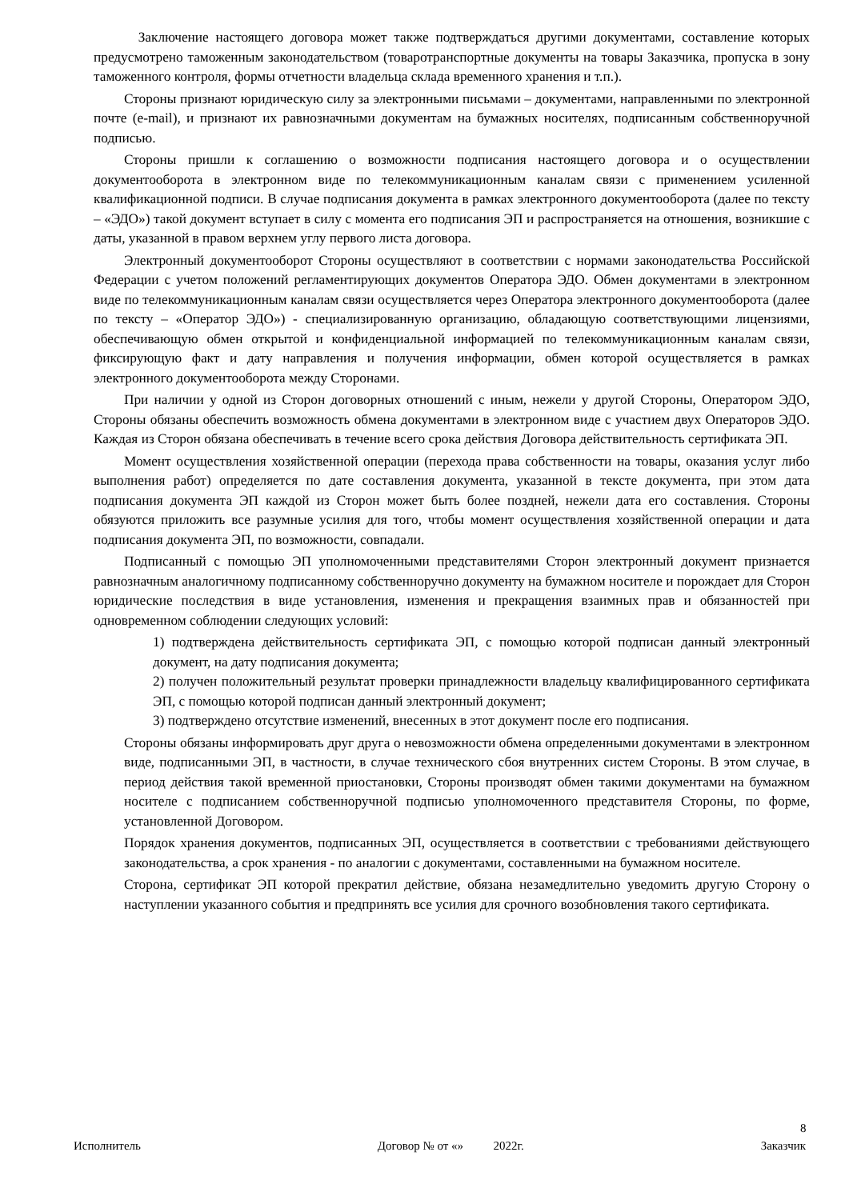Заключение настоящего договора может также подтверждаться другими документами, составление которых предусмотрено таможенным законодательством (товаротранспортные документы на товары Заказчика, пропуска в зону таможенного контроля, формы отчетности владельца склада временного хранения и т.п.).
Стороны признают юридическую силу за электронными письмами – документами, направленными по электронной почте (e-mail), и признают их равнозначными документам на бумажных носителях, подписанным собственноручной подписью.
Стороны пришли к соглашению о возможности подписания настоящего договора и о осуществлении документооборота в электронном виде по телекоммуникационным каналам связи с применением усиленной квалификационной подписи. В случае подписания документа в рамках электронного документооборота (далее по тексту – «ЭДО») такой документ вступает в силу с момента его подписания ЭП и распространяется на отношения, возникшие с даты, указанной в правом верхнем углу первого листа договора.
Электронный документооборот Стороны осуществляют в соответствии с нормами законодательства Российской Федерации с учетом положений регламентирующих документов Оператора ЭДО. Обмен документами в электронном виде по телекоммуникационным каналам связи осуществляется через Оператора электронного документооборота (далее по тексту – «Оператор ЭДО») - специализированную организацию, обладающую соответствующими лицензиями, обеспечивающую обмен открытой и конфиденциальной информацией по телекоммуникационным каналам связи, фиксирующую факт и дату направления и получения информации, обмен которой осуществляется в рамках электронного документооборота между Сторонами.
При наличии у одной из Сторон договорных отношений с иным, нежели у другой Стороны, Оператором ЭДО, Стороны обязаны обеспечить возможность обмена документами в электронном виде с участием двух Операторов ЭДО. Каждая из Сторон обязана обеспечивать в течение всего срока действия Договора действительность сертификата ЭП.
Момент осуществления хозяйственной операции (перехода права собственности на товары, оказания услуг либо выполнения работ) определяется по дате составления документа, указанной в тексте документа, при этом дата подписания документа ЭП каждой из Сторон может быть более поздней, нежели дата его составления. Стороны обязуются приложить все разумные усилия для того, чтобы момент осуществления хозяйственной операции и дата подписания документа ЭП, по возможности, совпадали.
Подписанный с помощью ЭП уполномоченными представителями Сторон электронный документ признается равнозначным аналогичному подписанному собственноручно документу на бумажном носителе и порождает для Сторон юридические последствия в виде установления, изменения и прекращения взаимных прав и обязанностей при одновременном соблюдении следующих условий:
1) подтверждена действительность сертификата ЭП, с помощью которой подписан данный электронный документ, на дату подписания документа;
2) получен положительный результат проверки принадлежности владельцу квалифицированного сертификата ЭП, с помощью которой подписан данный электронный документ;
3) подтверждено отсутствие изменений, внесенных в этот документ после его подписания.
Стороны обязаны информировать друг друга о невозможности обмена определенными документами в электронном виде, подписанными ЭП, в частности, в случае технического сбоя внутренних систем Стороны. В этом случае, в период действия такой временной приостановки, Стороны производят обмен такими документами на бумажном носителе с подписанием собственноручной подписью уполномоченного представителя Стороны, по форме, установленной Договором.
Порядок хранения документов, подписанных ЭП, осуществляется в соответствии с требованиями действующего законодательства, а срок хранения - по аналогии с документами, составленными на бумажном носителе.
Сторона, сертификат ЭП которой прекратил действие, обязана незамедлительно уведомить другую Сторону о наступлении указанного события и предпринять все усилия для срочного возобновления такого сертификата.
8
Исполнитель Договор № от «» 2022г. Заказчик